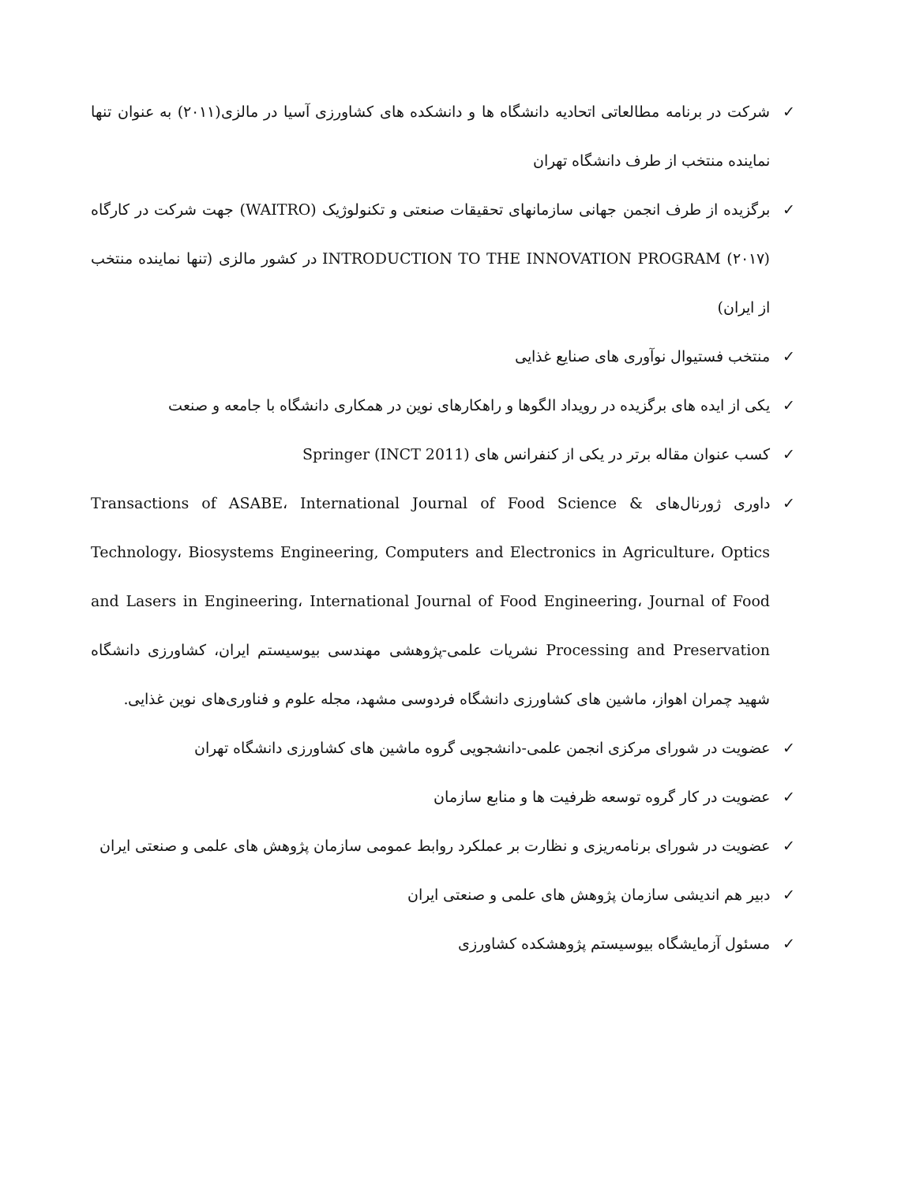✓ شرکت در برنامه مطالعاتی اتحادیه دانشگاه ها و دانشکده های کشاورزی آسیا در مالزی(۲۰۱۱) به عنوان تنها نماینده منتخب از طرف دانشگاه تهران
✓ برگزیده از طرف انجمن جهانی سازمانهای تحقیقات صنعتی و تکنولوژیک (WAITRO) جهت شرکت در کارگاه INTRODUCTION TO THE INNOVATION PROGRAM (۲۰۱۷) در کشور مالزی (تنها نماینده منتخب از ایران)
✓ منتخب فستیوال نوآوری های صنایع غذایی
✓ یکی از ایده های برگزیده در رویداد الگوها و راهکارهای نوین در همکاری دانشگاه با جامعه و صنعت
✓ کسب عنوان مقاله برتر در یکی از کنفرانس های Springer (INCT 2011)
✓ داوری ژورنال‌های Transactions of ASABE، International Journal of Food Science & Technology، Biosystems Engineering, Computers and Electronics in Agriculture، Optics and Lasers in Engineering، International Journal of Food Engineering، Journal of Food Processing and Preservation نشریات علمی-پژوهشی مهندسی بیوسیستم ایران، کشاورزی دانشگاه شهید چمران اهواز، ماشین های کشاورزی دانشگاه فردوسی مشهد، مجله علوم و فناوری‌های نوین غذایی.
✓ عضویت در شورای مرکزی انجمن علمی-دانشجویی گروه ماشین های کشاورزی دانشگاه تهران
✓ عضویت در کار گروه توسعه ظرفیت ها و منابع سازمان
✓ عضویت در شورای برنامه‌ریزی و نظارت بر عملکرد روابط عمومی سازمان پژوهش های علمی و صنعتی ایران
✓ دبیر هم اندیشی سازمان پژوهش های علمی و صنعتی ایران
✓ مسئول آزمایشگاه بیوسیستم پژوهشکده کشاورزی